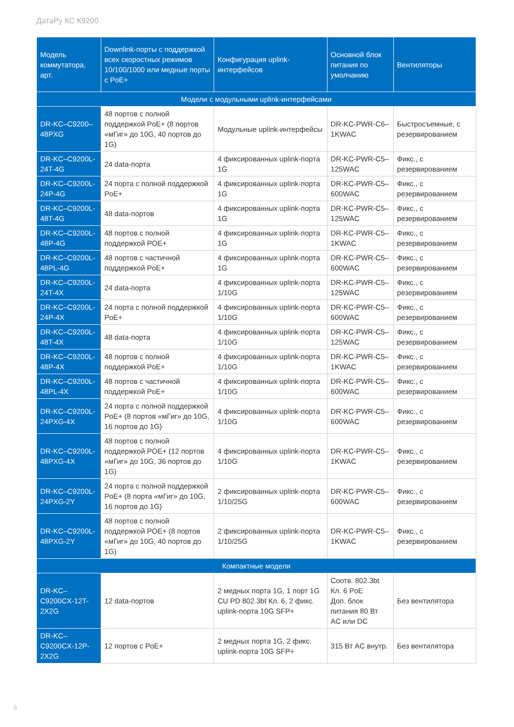ДатаРу КС К9200
| Модель коммутатора, арт. | Downlink-порты с поддержкой всех скоростных режимов 10/100/1000 или медные порты с PoE+ | Конфигурация uplink-интерфейсов | Основной блок питания по умолчанию | Вентиляторы |
| --- | --- | --- | --- | --- |
| Модели с модульными uplink-интерфейсами | | | | |
| DR-KC–C9200–48PXG | 48 портов с полной поддержкой PoE+ (8 портов «мГиг» до 10G, 40 портов до 1G) | Модульные uplink-интерфейсы | DR-KC-PWR-C6–1KWAC | Быстросъемные, с резервированием |
| DR-KC–C9200L-24T-4G | 24 data-порта | 4 фиксированных uplink-порта 1G | DR-KC-PWR-C5–125WAC | Фикс., с резервированием |
| DR-KC–C9200L-24P-4G | 24 порта с полной поддержкой PoE+ | 4 фиксированных uplink-порта 1G | DR-KC-PWR-C5–600WAC | Фикс., с резервированием |
| DR-KC–C9200L-48T-4G | 48 data-портов | 4 фиксированных uplink-порта 1G | DR-KC-PWR-C5–125WAC | Фикс., с резервированием |
| DR-KC–C9200L-48P-4G | 48 портов с полной поддержкой POE+ | 4 фиксированных uplink-порта 1G | DR-KC-PWR-C5–1KWAC | Фикс., с резервированием |
| DR-KC–C9200L-48PL-4G | 48 портов с частичной поддержкой PoE+ | 4 фиксированных uplink-порта 1G | DR-KC-PWR-C5–600WAC | Фикс., с резервированием |
| DR-KC–C9200L-24T-4X | 24 data-порта | 4 фиксированных uplink-порта 1/10G | DR-KC-PWR-C5–125WAC | Фикс., с резервированием |
| DR-KC–C9200L-24P-4X | 24 порта с полной поддержкой PoE+ | 4 фиксированных uplink-порта 1/10G | DR-KC-PWR-C5–600WAC | Фикс., с резервированием |
| DR-KC–C9200L-48T-4X | 48 data-порта | 4 фиксированных uplink-порта 1/10G | DR-KC-PWR-C5–125WAC | Фикс., с резервированием |
| DR-KC–C9200L-48P-4X | 48 портов с полной поддержкой PoE+ | 4 фиксированных uplink-порта 1/10G | DR-KC-PWR-C5–1KWAC | Фикс., с резервированием |
| DR-KC–C9200L-48PL-4X | 48 портов с частичной поддержкой PoE+ | 4 фиксированных uplink-порта 1/10G | DR-KC-PWR-C5–600WAC | Фикс., с резервированием |
| DR-KC–C9200L-24PXG-4X | 24 порта с полной поддержкой PoE+ (8 портов «мГиг» до 10G, 16 портов до 1G) | 4 фиксированных uplink-порта 1/10G | DR-KC-PWR-C5–600WAC | Фикс., с резервированием |
| DR-KC–C9200L-48PXG-4X | 48 портов с полной поддержкой POE+ (12 портов «мГиг» до 10G, 36 портов до 1G) | 4 фиксированных uplink-порта 1/10G | DR-KC-PWR-C5–1KWAC | Фикс., с резервированием |
| DR-KC–C9200L-24PXG-2Y | 24 порта с полной поддержкой PoE+ (8 порта «мГиг» до 10G, 16 портов до 1G) | 2 фиксированных uplink-порта 1/10/25G | DR-KC-PWR-C5–600WAC | Фикс., с резервированием |
| DR-KC–C9200L-48PXG-2Y | 48 портов с полной поддержкой POE+ (8 портов «мГиг» до 10G, 40 портов до 1G) | 2 фиксированных uplink-порта 1/10/25G | DR-KC-PWR-C5–1KWAC | Фикс., с резервированием |
| Компактные модели | | | | |
| DR-KC–C9200CX-12T-2X2G | 12 data-портов | 2 медных порта 1G, 1 порт 1G CU PD 802.3bt Кл. 6, 2 фикс. uplink-порта 10G SFP+ | Соотв. 802.3bt Кл. 6 PoE Доп. блок питания 80 Вт AC или DC | Без вентилятора |
| DR-KC–C9200CX-12P-2X2G | 12 портов с PoE+ | 2 медных порта 1G, 2 фикс. uplink-порта 10G SFP+ | 315 Вт AC внутр. | Без вентилятора |
6